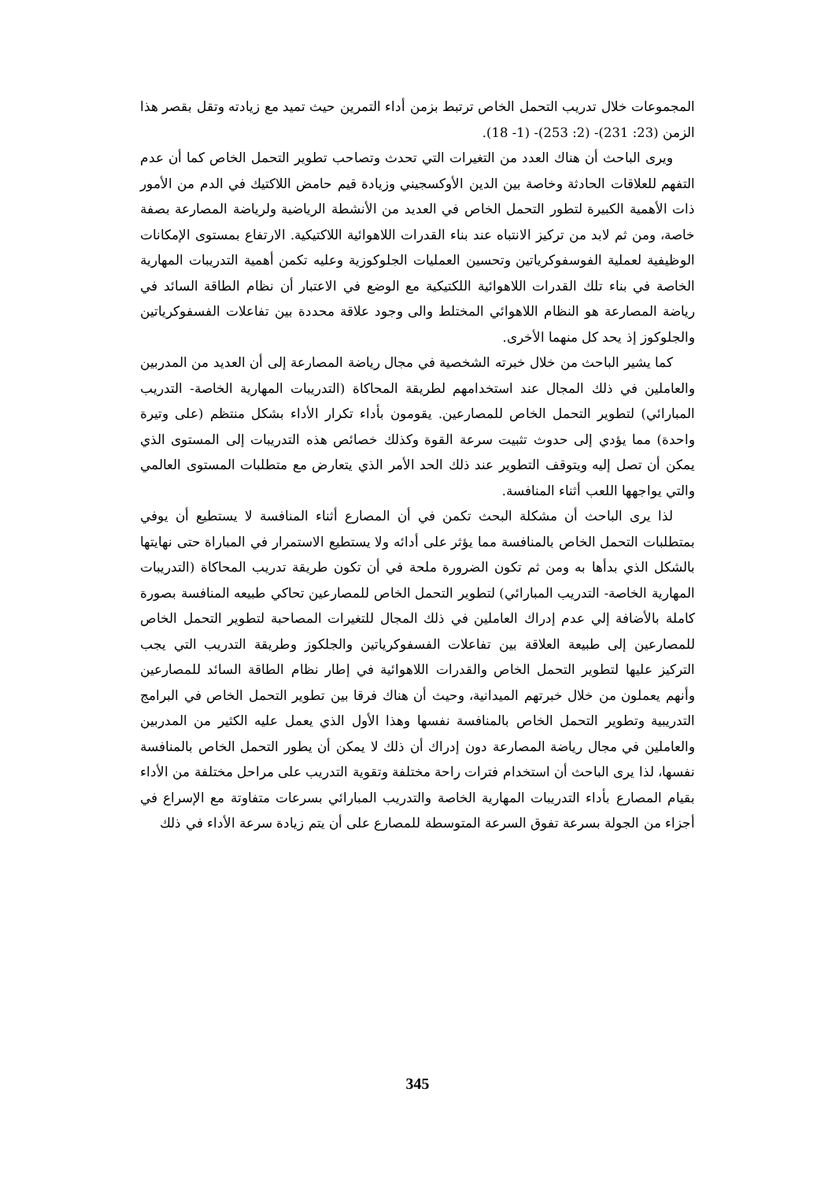المجموعات خلال تدريب التحمل الخاص ترتبط بزمن أداء التمرين حيث تميد مع زيادته وتقل بقصر هذا الزمن (23: 231)- (2: 253)- (1- 18).
ويرى الباحث أن هناك العدد من التغيرات التي تحدث وتصاحب تطوير التحمل الخاص كما أن عدم التفهم للعلاقات الحادثة وخاصة بين الدين الأوكسجيني وزيادة قيم حامض اللاكتيك في الدم من الأمور ذات الأهمية الكبيرة لتطور التحمل الخاص في العديد من الأنشطة الرياضية ولرياضة المصارعة بصفة خاصة، ومن ثم لابد من تركيز الانتباه عند بناء القدرات اللاهوائية اللاكتيكية. الارتفاع بمستوى الإمكانات الوظيفية لعملية الفوسفوكرياتين وتحسين العمليات الجلوكوزية وعليه تكمن أهمية التدريبات المهارية الخاصة في بناء تلك القدرات اللاهوائية اللكتيكية مع الوضع في الاعتبار أن نظام الطاقة السائد في رياضة المصارعة هو النظام اللاهوائي المختلط والى وجود علاقة محددة بين تفاعلات الفسفوكرياتين والجلوكوز إذ يحد كل منهما الأخرى.
كما يشير الباحث من خلال خبرته الشخصية في مجال رياضة المصارعة إلى أن العديد من المدربين والعاملين في ذلك المجال عند استخدامهم لطريقة المحاكاة (التدريبات المهارية الخاصة- التدريب المبارائي) لتطوير التحمل الخاص للمصارعين. يقومون بأداء تكرار الأداء بشكل منتظم (على وتيرة واحدة) مما يؤدي إلى حدوث تثبيت سرعة القوة وكذلك خصائص هذه التدريبات إلى المستوى الذي يمكن أن تصل إليه ويتوقف التطوير عند ذلك الحد الأمر الذي يتعارض مع متطلبات المستوى العالمي والتي يواجهها اللعب أثناء المنافسة.
لذا يرى الباحث أن مشكلة البحث تكمن في أن المصارع أثناء المنافسة لا يستطيع أن يوفي بمتطلبات التحمل الخاص بالمنافسة مما يؤثر على أدائه ولا يستطيع الاستمرار في المباراة حتى نهايتها بالشكل الذي بدأها به ومن ثم تكون الضرورة ملحة في أن تكون طريقة تدريب المحاكاة (التدريبات المهارية الخاصة- التدريب المبارائي) لتطوير التحمل الخاص للمصارعين تحاكي طبيعه المنافسة بصورة كاملة بالأضافة إلي عدم إدراك العاملين في ذلك المجال للتغيرات المصاحبة لتطوير التحمل الخاص للمصارعين إلى طبيعة العلاقة بين تفاعلات الفسفوكرياتين والجلكوز وطريقة التدريب التي يجب التركيز عليها لتطوير التحمل الخاص والقدرات اللاهوائية في إطار نظام الطاقة السائد للمصارعين وأنهم يعملون من خلال خبرتهم الميدانية، وحيث أن هناك فرقا بين تطوير التحمل الخاص في البرامج التدريبية وتطوير التحمل الخاص بالمنافسة نفسها وهذا الأول الذي يعمل عليه الكثير من المدربين والعاملين في مجال رياضة المصارعة دون إدراك أن ذلك لا يمكن أن يطور التحمل الخاص بالمنافسة نفسها، لذا يرى الباحث أن استخدام فترات راحة مختلفة وتقوية التدريب على مراحل مختلفة من الأداء بقيام المصارع بأداء التدريبات المهارية الخاصة والتدريب المبارائي بسرعات متفاوتة مع الإسراع في أجزاء من الجولة بسرعة تفوق السرعة المتوسطة للمصارع على أن يتم زيادة سرعة الأداء في ذلك
345